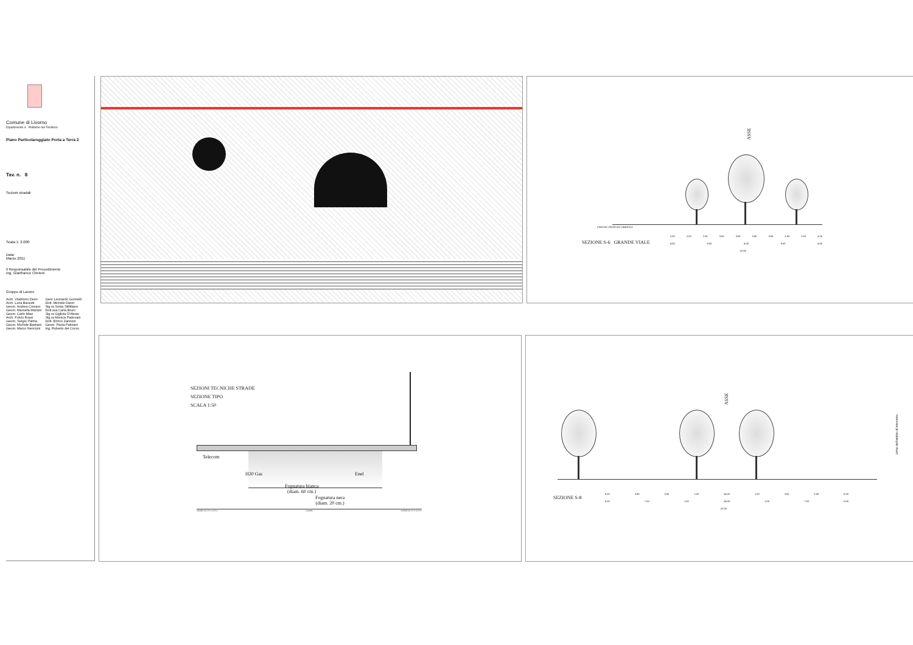Comune di Livorno
Dipartimento 4 - Politiche del Territorio
Piano Particolareggiato Porta a Terra 2
Tav. n. 8
Sezioni stradali
Scala 1: 2.000
Data:
Marzo 2011
Il Responsabile del Procedimento
Ing. Gianfranco Chetoni
Gruppo di Lavoro
Arch. Vladimiro Demi
Arch. Luca Barsotti
Geom. Andrea Corsaro
Geom. Marcella Mariani
Geom. Carlo Masi
Arch. Fulvio Rossi
Geom. Sergio Palma
Geom. Michele Bastiani
Geom. Marco Nencioni
Geol. Leonardo Gonnelli
Dott. Michele Danzi
Sig.ra Sonia Stillittano
Dott.ssa Carla Bruni
Sig.ra Gigliola D'Alesio
Sig.ra Monica Padovani
Dott. Enrico Zannoni
Geom. Paola Palmieri
Ing. Roberto del Corso
ASSE
CENTRO SPORTIVO LIBERTAS
SEZIONE S-6 GRANDE VIALE
2.00 2.00 2.50 3.50 3.50 3.50 3.50 3.50 2.50 4.25
4.50 9.50 4.00 9.50 4.50
32.00
SEZIONI TECNICHE STRADE
SEZIONE TIPO
SCALA 1:50
Telecom
H20 Gas Enel
Fognatura bianca
(diam. 60 cm.)
Fognatura nera
(diam. 20 cm.)
Variabile da 1.5 m a 2.5 m Variabile Variabile da 1.5 m a 2.5 m
ASSE
Limite dell'ambito di intervento
SEZIONE S-8
6.00 3.50 3.50 1.00 24.00 1.00 3.50 3.50 6.00
6.00 7.00 1.00 24.00 1.00 7.00 6.00
52.00